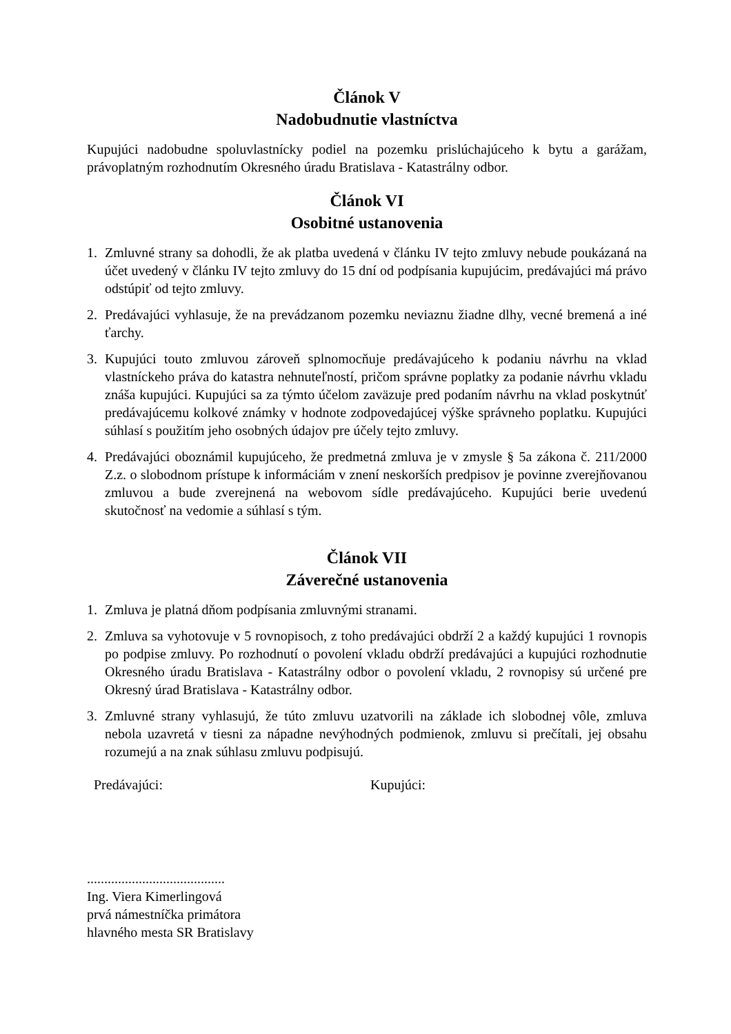Článok V
Nadobudnutie vlastníctva
Kupujúci nadobudne spoluvlastnícky podiel na pozemku prislúchajúceho k bytu a garážam, právoplatným rozhodnutím Okresného úradu Bratislava - Katastrálny odbor.
Článok VI
Osobitné ustanovenia
1. Zmluvné strany sa dohodli, že ak platba uvedená v článku IV tejto zmluvy nebude poukázaná na účet uvedený v článku IV tejto zmluvy do 15 dní od podpísania kupujúcim, predávajúci má právo odstúpiť od tejto zmluvy.
2. Predávajúci vyhlasuje, že na prevádzanom pozemku neviaznu žiadne dlhy, vecné bremená a iné ťarchy.
3. Kupujúci touto zmluvou zároveň splnomocňuje predávajúceho k podaniu návrhu na vklad vlastníckeho práva do katastra nehnuteľností, pričom správne poplatky za podanie návrhu vkladu znáša kupujúci. Kupujúci sa za týmto účelom zaväzuje pred podaním návrhu na vklad poskytnúť predávajúcemu kolkové známky v hodnote zodpovedajúcej výške správneho poplatku. Kupujúci súhlasí s použitím jeho osobných údajov pre účely tejto zmluvy.
4. Predávajúci oboznámil kupujúceho, že predmetná zmluva je v zmysle § 5a zákona č. 211/2000 Z.z. o slobodnom prístupe k informáciám v znení neskorších predpisov je povinne zverejňovanou zmluvou a bude zverejnená na webovom sídle predávajúceho. Kupujúci berie uvedenú skutočnosť na vedomie a súhlasí s tým.
Článok VII
Záverečné ustanovenia
1. Zmluva je platná dňom podpísania zmluvnými stranami.
2. Zmluva sa vyhotovuje v 5 rovnopisoch, z toho predávajúci obdrží 2 a každý kupujúci 1 rovnopis po podpise zmluvy. Po rozhodnutí o povolení vkladu obdrží predávajúci a kupujúci rozhodnutie Okresného úradu Bratislava - Katastrálny odbor o povolení vkladu, 2 rovnopisy sú určené pre Okresný úrad Bratislava - Katastrálny odbor.
3. Zmluvné strany vyhlasujú, že túto zmluvu uzatvorili na základe ich slobodnej vôle, zmluva nebola uzavretá v tiesni za nápadne nevýhodných podmienok, zmluvu si prečítali, jej obsahu rozumejú a na znak súhlasu zmluvu podpisujú.
Predávajúci: Kupujúci:
........................................
Ing. Viera Kimerlingová
prvá námestníčka primátora
hlavného mesta SR Bratislavy